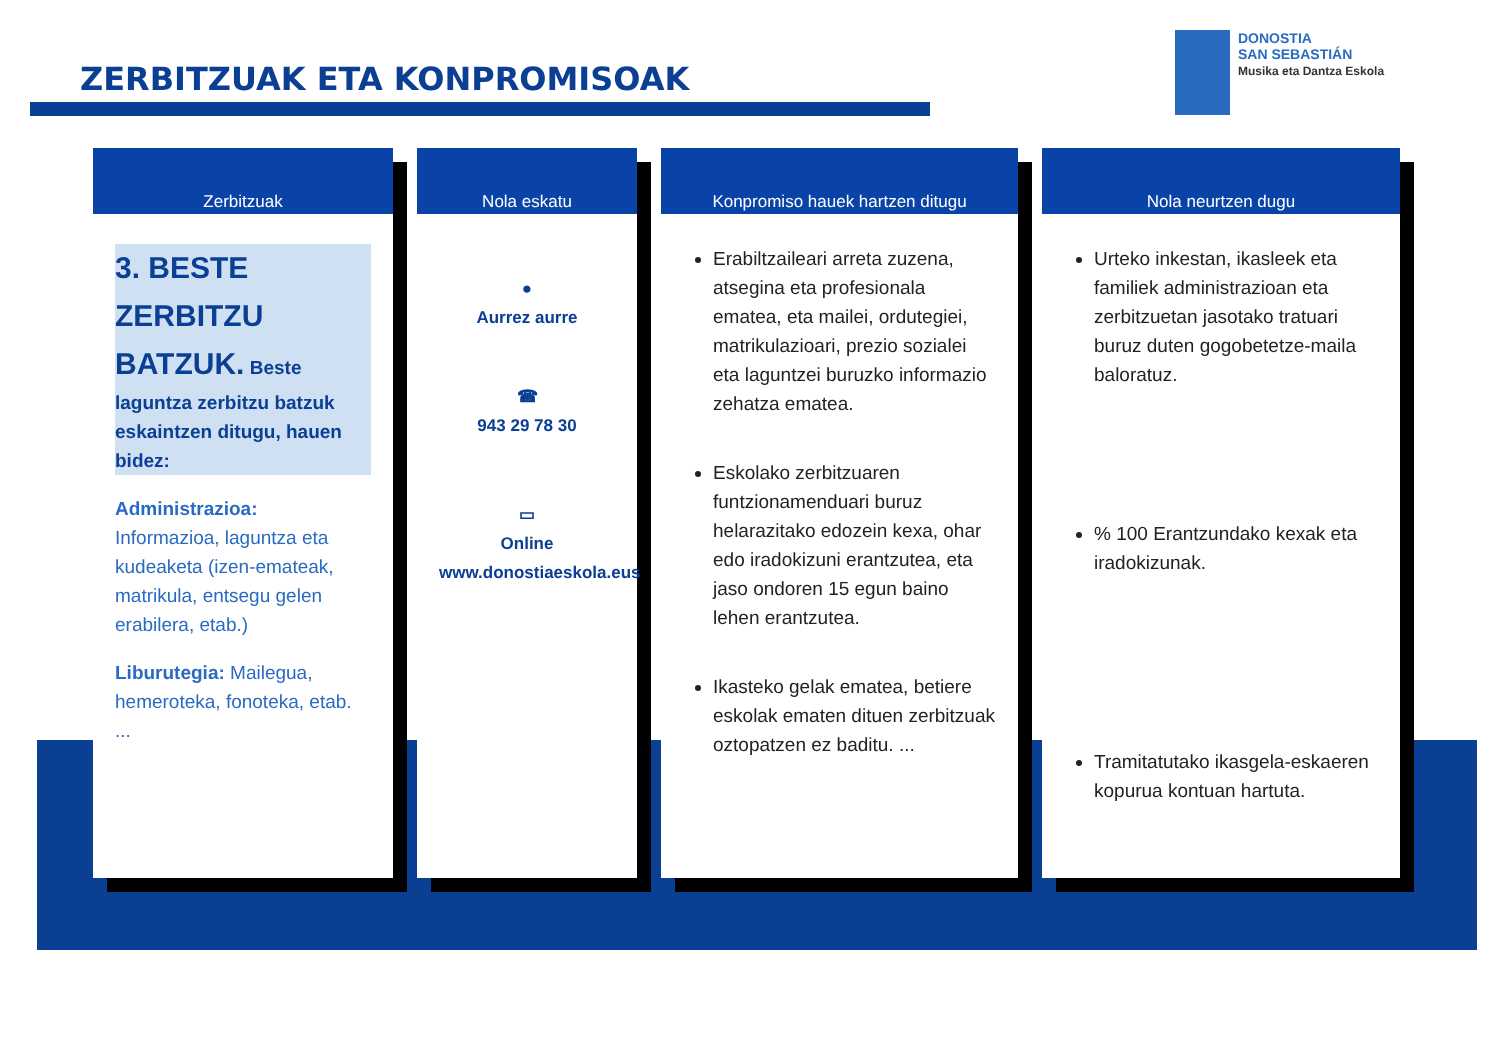ZERBITZUAK ETA KONPROMISOAK
DONOSTIA
SAN SEBASTIÁN
Musika eta Dantza Eskola
Zerbitzuak
3. BESTE
ZERBITZU
BATZUK. Beste laguntza zerbitzu batzuk eskaintzen ditugu, hauen bidez:
Administrazioa:
Informazioa, laguntza eta kudeaketa (izen-emateak, matrikula, entsegu gelen erabilera, etab.)
Liburutegia: Mailegua, hemeroteka, fonoteka, etab. ...
Nola eskatu
●
Aurrez aurre
☎
943 29 78 30
▭
Online
www.donostiaeskola.eus
Konpromiso hauek hartzen ditugu
Erabiltzaileari arreta zuzena, atsegina eta profesionala ematea, eta mailei, ordutegiei, matrikulazioari, prezio sozialei eta laguntzei buruzko informazio zehatza ematea.
Eskolako zerbitzuaren funtzionamenduari buruz helarazitako edozein kexa, ohar edo iradokizuni erantzutea, eta jaso ondoren 15 egun baino lehen erantzutea.
Ikasteko gelak ematea, betiere eskolak ematen dituen zerbitzuak oztopatzen ez baditu. ...
Nola neurtzen dugu
Urteko inkestan, ikasleek eta familiek administrazioan eta zerbitzuetan jasotako tratuari buruz duten gogobetetze-maila baloratuz.
% 100 Erantzundako kexak eta iradokizunak.
Tramitatutako ikasgela-eskaeren kopurua kontuan hartuta.